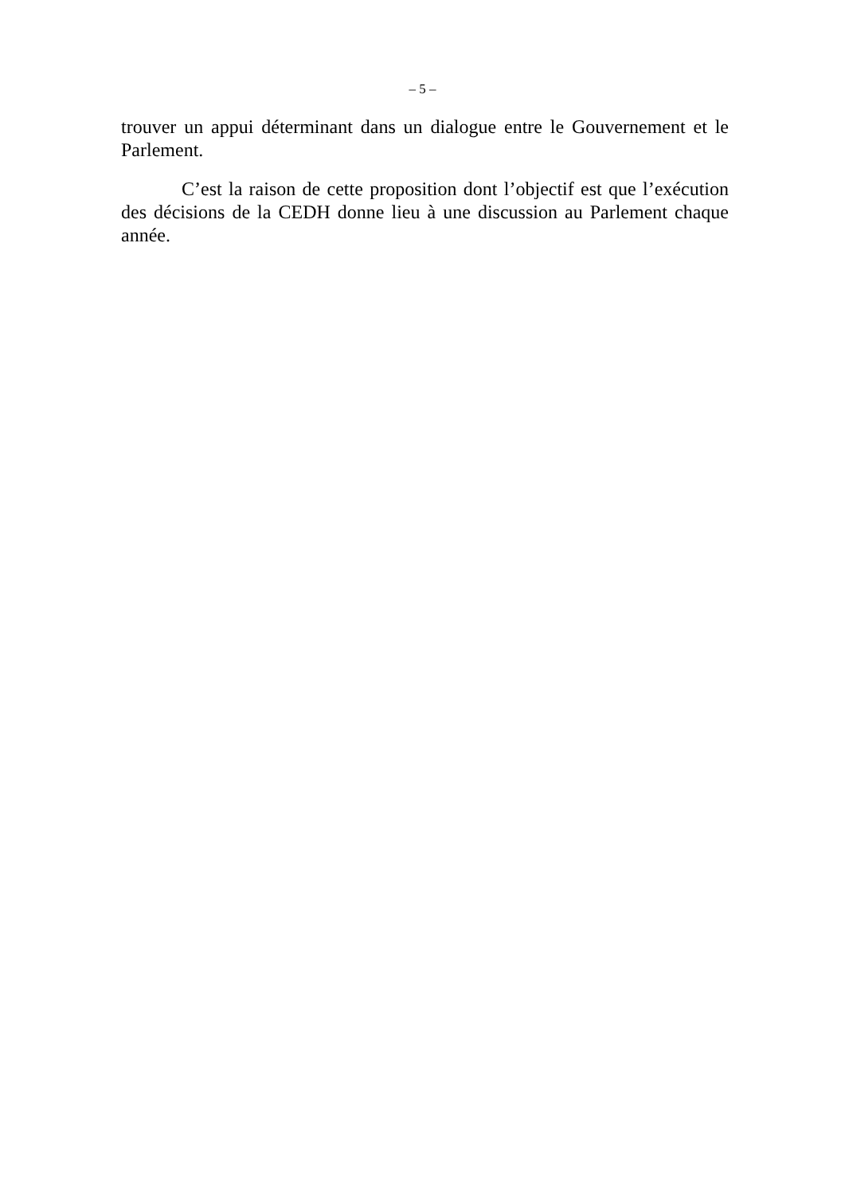– 5 –
trouver un appui déterminant dans un dialogue entre le Gouvernement et le Parlement.
C’est la raison de cette proposition dont l’objectif est que l’exécution des décisions de la CEDH donne lieu à une discussion au Parlement chaque année.